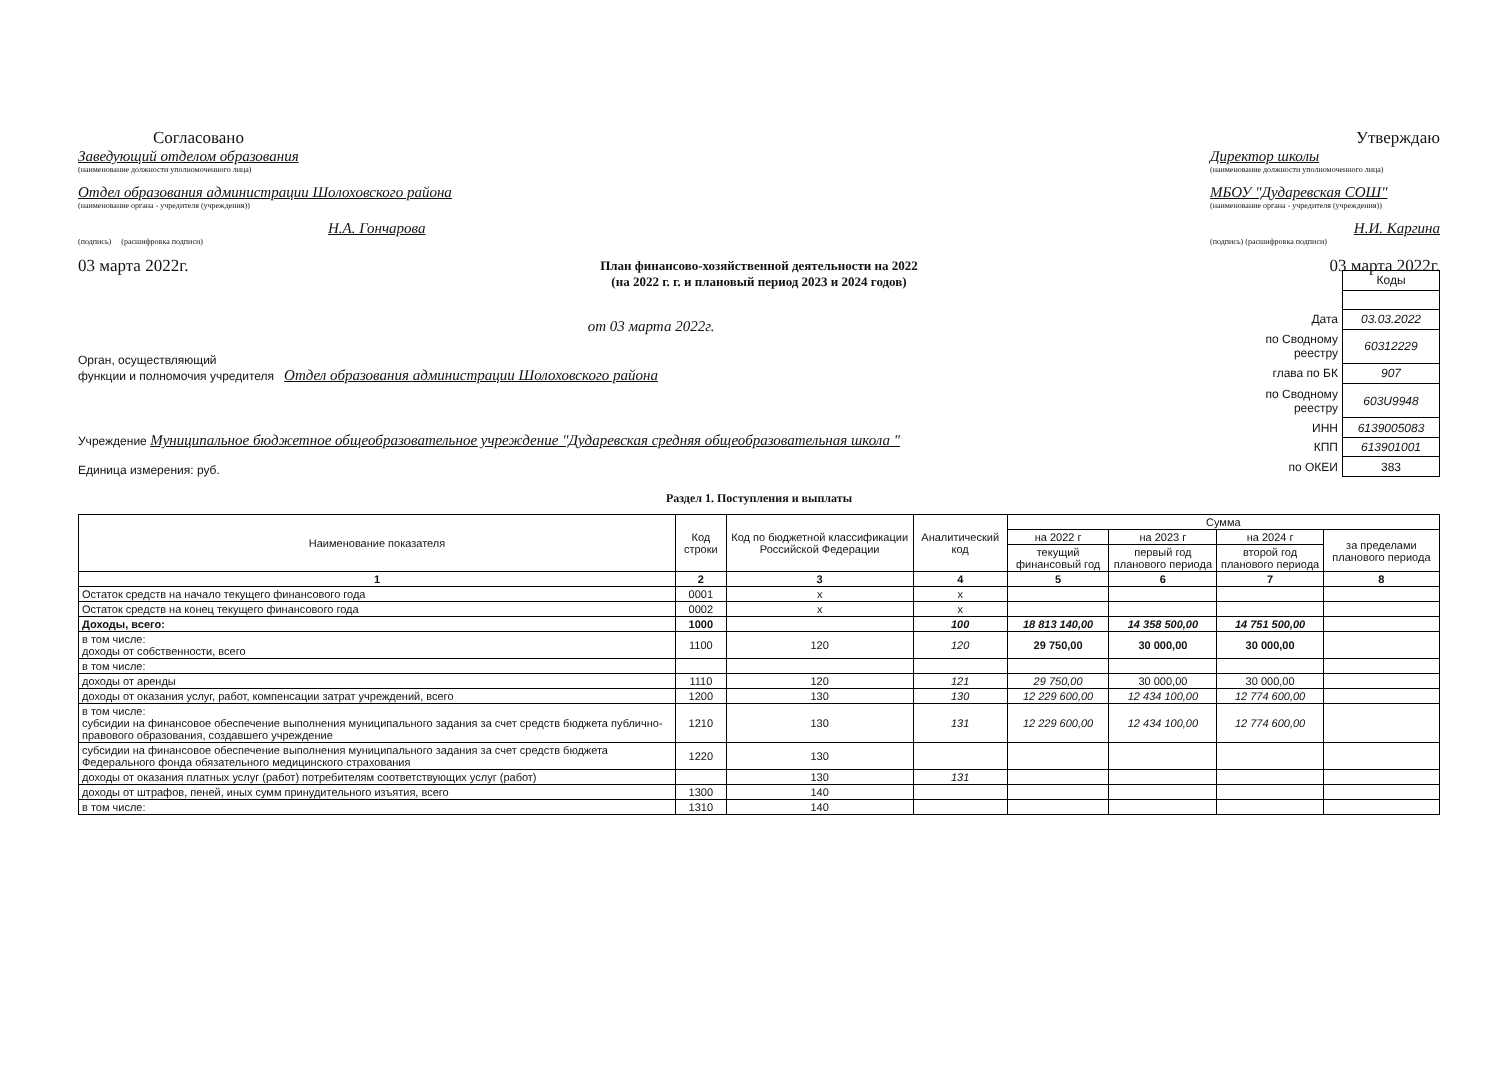Согласовано
Заведующий отделом образования
(наименование должности уполномоченного лица)
Отдел образования администрации Шолоховского района
(наименование органа - учредителя (учреждения))
Н.А. Гончарова
(подпись) (расшифровка подписи)
03 марта 2022г.
Утверждаю
Директор школы
(наименование должности уполномоченного лица)
МБОУ "Дударевская СОШ"
(наименование органа - учредителя (учреждения))
Н.И. Каргина
(подпись) (расшифровка подписи)
03 марта 2022г.
План финансово-хозяйственной деятельности на 2022
(на 2022 г. г. и плановый период 2023 и 2024 годов)
от 03 марта 2022г.
Орган, осуществляющий
функции и полномочия учредителя Отдел образования администрации Шолоховского района
Учреждение Муниципальное бюджетное общеобразовательное учреждение "Дударевская средняя общеобразовательная школа "
Единица измерения: руб.
| | Коды |
| Дата | 03.03.2022 |
| по Сводному реестру | 60312229 |
| глава по БК | 907 |
| по Сводному реестру | 603U9948 |
| ИНН | 6139005083 |
| КПП | 613901001 |
| по ОКЕИ | 383 |
Раздел 1. Поступления и выплаты
| Наименование показателя | Код строки | Код по бюджетной классификации Российской Федерации | Аналитический код | Сумма | | | |
| --- | --- | --- | --- | --- | --- | --- | --- |
| | | | | на 2022 г | на 2023 г | на 2024 г | за пределами планового периода |
| | | | | текущий финансовый год | первый год планового периода | второй год планового периода | |
| 1 | 2 | 3 | 4 | 5 | 6 | 7 | 8 |
| Остаток средств на начало текущего финансового года | 0001 | x | x | | | | |
| Остаток средств на конец текущего финансового года | 0002 | x | x | | | | |
| Доходы, всего: | 1000 | | 100 | 18 813 140,00 | 14 358 500,00 | 14 751 500,00 | |
| в том числе: доходы от собственности, всего | 1100 | 120 | 120 | 29 750,00 | 30 000,00 | 30 000,00 | |
| в том числе: | | | | | | | |
| доходы от аренды | 1110 | 120 | 121 | 29 750,00 | 30 000,00 | 30 000,00 | |
| доходы от оказания услуг, работ, компенсации затрат учреждений, всего | 1200 | 130 | 130 | 12 229 600,00 | 12 434 100,00 | 12 774 600,00 | |
| в том числе: субсидии на финансовое обеспечение выполнения муниципального задания за счет средств бюджета публично-правового образования, создавшего учреждение | 1210 | 130 | 131 | 12 229 600,00 | 12 434 100,00 | 12 774 600,00 | |
| субсидии на финансовое обеспечение выполнения муниципального задания за счет средств бюджета Федерального фонда обязательного медицинского страхования | 1220 | 130 | | | | | |
| доходы от оказания платных услуг (работ) потребителям соответствующих услуг (работ) | | 130 | 131 | | | | |
| доходы от штрафов, пеней, иных сумм принудительного изъятия, всего | 1300 | 140 | | | | | |
| в том числе: | 1310 | 140 | | | | | |